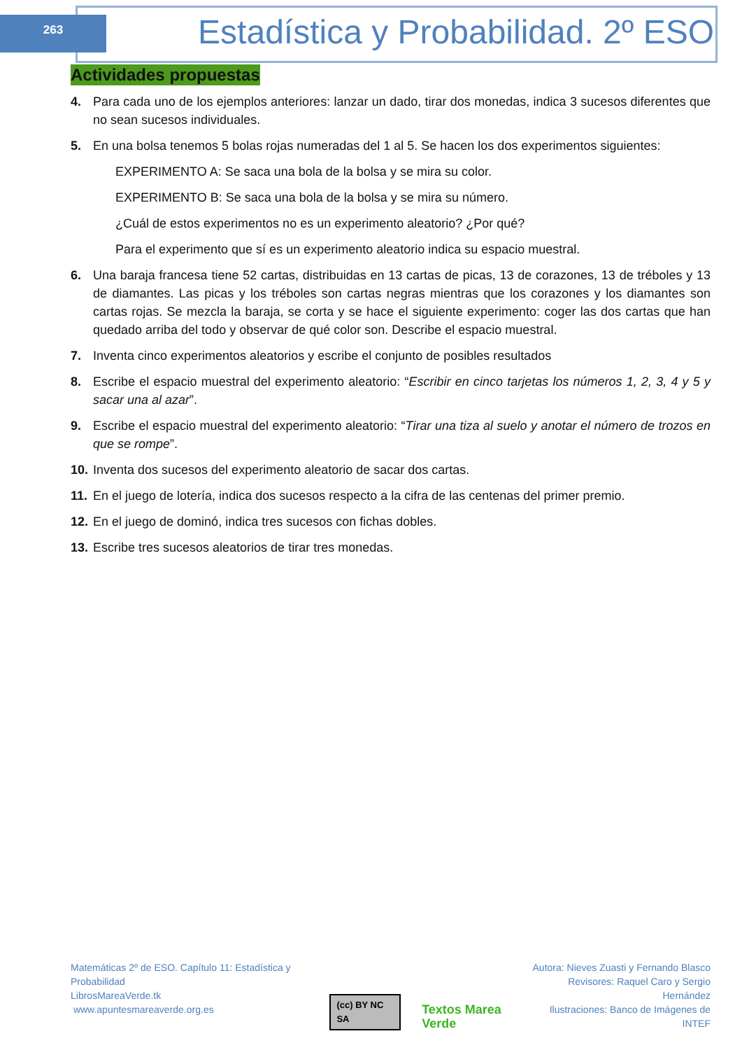263
Estadística y Probabilidad. 2º ESO
Actividades propuestas
4. Para cada uno de los ejemplos anteriores: lanzar un dado, tirar dos monedas, indica 3 sucesos diferentes que no sean sucesos individuales.
5. En una bolsa tenemos 5 bolas rojas numeradas del 1 al 5. Se hacen los dos experimentos siguientes:
EXPERIMENTO A: Se saca una bola de la bolsa y se mira su color.
EXPERIMENTO B: Se saca una bola de la bolsa y se mira su número.
¿Cuál de estos experimentos no es un experimento aleatorio? ¿Por qué?
Para el experimento que sí es un experimento aleatorio indica su espacio muestral.
6. Una baraja francesa tiene 52 cartas, distribuidas en 13 cartas de picas, 13 de corazones, 13 de tréboles y 13 de diamantes. Las picas y los tréboles son cartas negras mientras que los corazones y los diamantes son cartas rojas. Se mezcla la baraja, se corta y se hace el siguiente experimento: coger las dos cartas que han quedado arriba del todo y observar de qué color son. Describe el espacio muestral.
7. Inventa cinco experimentos aleatorios y escribe el conjunto de posibles resultados
8. Escribe el espacio muestral del experimento aleatorio: “Escribir en cinco tarjetas los números 1, 2, 3, 4 y 5 y sacar una al azar”.
9. Escribe el espacio muestral del experimento aleatorio: “Tirar una tiza al suelo y anotar el número de trozos en que se rompe”.
10. Inventa dos sucesos del experimento aleatorio de sacar dos cartas.
11. En el juego de lotería, indica dos sucesos respecto a la cifra de las centenas del primer premio.
12. En el juego de dominó, indica tres sucesos con fichas dobles.
13. Escribe tres sucesos aleatorios de tirar tres monedas.
Matemáticas 2º de ESO. Capítulo 11: Estadística y Probabilidad
LibrosMareaVerde.tk
www.apuntesmareaverde.org.es
(cc) BY NC SA Textos Marea Verde
Autora: Nieves Zuasti y Fernando Blasco
Revisores: Raquel Caro y Sergio Hernández
Ilustraciones: Banco de Imágenes de INTEF